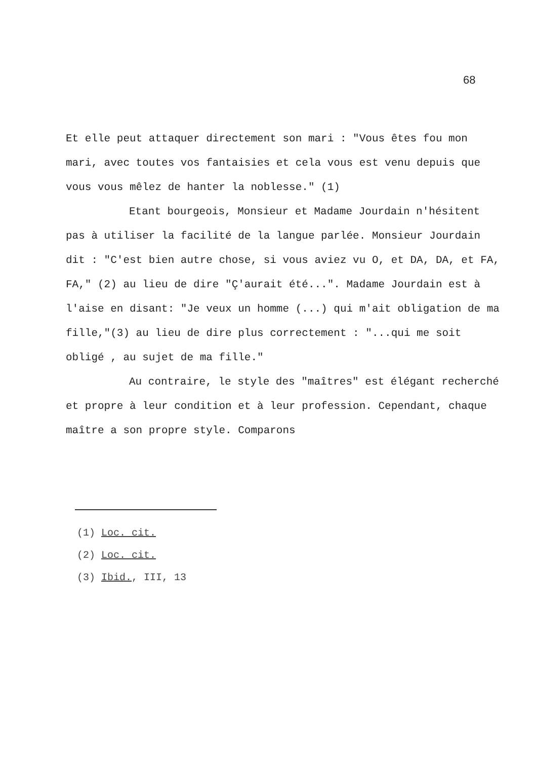68
Et elle peut attaquer directement son mari : "Vous êtes fou mon mari, avec toutes vos fantaisies et cela vous est venu depuis que vous vous mêlez de hanter la noblesse." (1)
Etant bourgeois, Monsieur et Madame Jourdain n'hésitent pas à utiliser la facilité de la langue parlée. Monsieur Jourdain dit : "C'est bien autre chose, si vous aviez vu O, et DA, DA, et FA, FA," (2) au lieu de dire "Ç'aurait été...". Madame Jourdain est à l'aise en disant: "Je veux un homme (...) qui m'ait obligation de ma fille,"(3) au lieu de dire plus correctement : "...qui me soit obligé , au sujet de ma fille."
Au contraire, le style des "maîtres" est élégant recherché et propre à leur condition et à leur profession. Cependant, chaque maître a son propre style. Comparons
(1) Loc. cit.
(2) Loc. cit.
(3) Ibid., III, 13